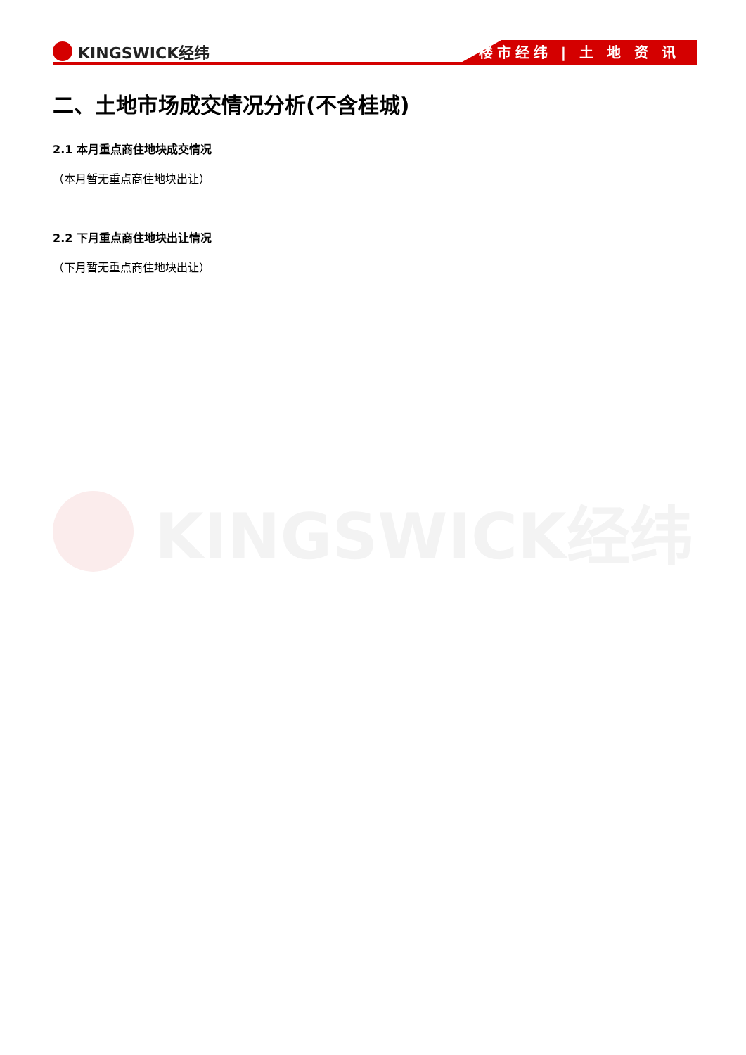KINGSWICK经纬 楼市经纬 | 土 地 资 讯
KINGSWICK经纬
二、土地市场成交情况分析(不含桂城)
2.1 本月重点商住地块成交情况
（本月暂无重点商住地块出让）
2.2 下月重点商住地块出让情况
（下月暂无重点商住地块出让）